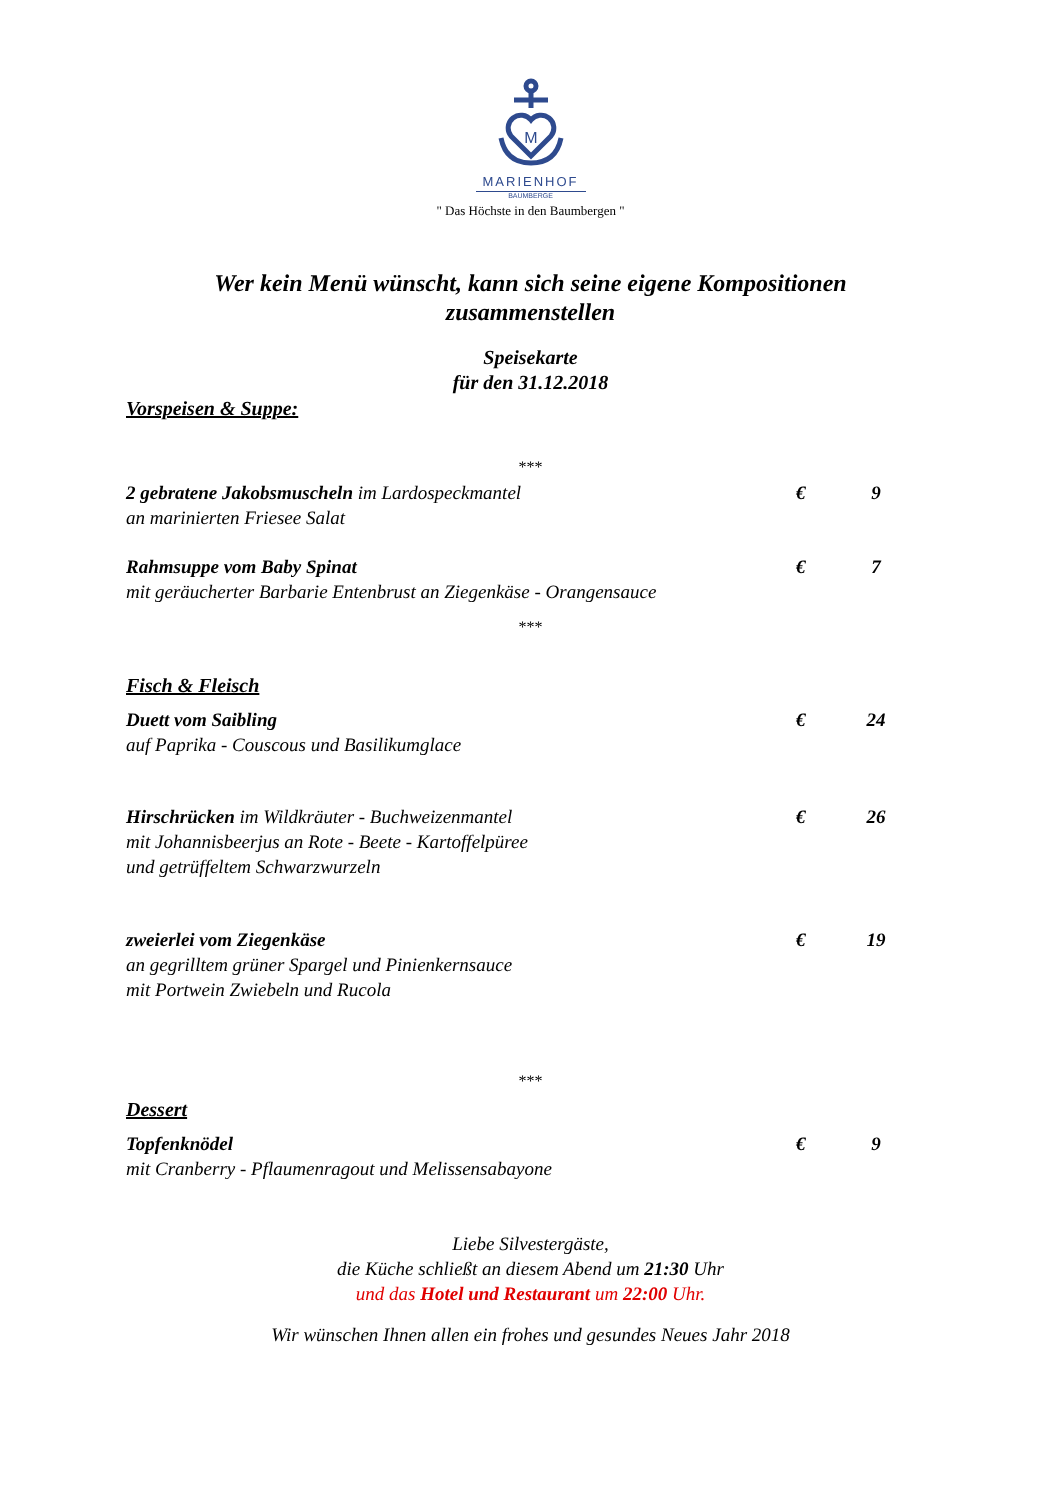M
MARIENHOF
BAUMBERGE
" Das Höchste in den Baumbergen "
Wer kein Menü wünscht, kann sich seine eigene Kompositionen zusammenstellen
Speisekarte
für den 31.12.2018
Vorspeisen & Suppe:
***
2 gebratene Jakobsmuscheln im Lardospeckmantel
an marinierten Friesee Salat
€ 9
Rahmsuppe vom Baby Spinat
mit geräucherter Barbarie Entenbrust an Ziegenkäse - Orangensauce
€ 7
***
Fisch & Fleisch
Duett vom Saibling
auf Paprika - Couscous und Basilikumglace
€ 24
Hirschrücken im Wildkräuter - Buchweizenmantel
mit Johannisbeerjus an Rote - Beete - Kartoffelpüree
und getrüffeltem Schwarzwurzeln
€ 26
zweierlei vom Ziegenkäse
an gegrilltem grüner Spargel und Pinienkernsauce
mit Portwein Zwiebeln und Rucola
€ 19
***
Dessert
Topfenknödel
mit Cranberry - Pflaumenragout und Melissensabayone
€ 9
Liebe Silvestergäste,
die Küche schließt an diesem Abend um 21:30 Uhr
und das Hotel und Restaurant um 22:00 Uhr.
Wir wünschen Ihnen allen ein frohes und gesundes Neues Jahr 2018